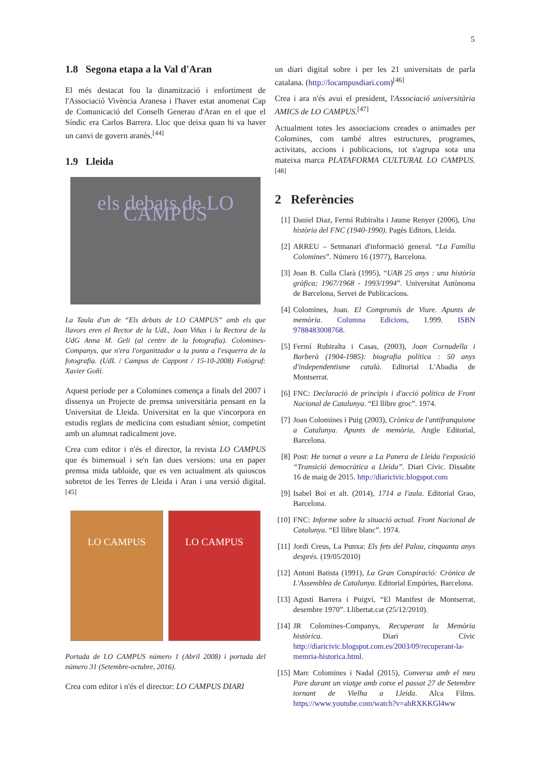5
1.8 Segona etapa a la Val d'Aran
El més destacat fou la dinamització i enfortiment de l'Associació Vivència Aranesa i l'haver estat anomenat Cap de Comunicació del Conselh Generau d'Aran en el que el Síndic era Carlos Barrera. Lloc que deixa quan hi va haver un canvi de govern aranès.<sup>[44]</sup>
1.9 Lleida
els debats de LO CAMPUS
La Taula d'un de “Els debats de LO CAMPUS” amb els que llavors eren el Rector de la UdL, Joan Viñas i la Rectora de la UdG Anna M. Geli (al centre de la fotografia). Colomines-Companys, que n'era l'organitzador a la punta a l'esquerra de la fotografia. (UdL / Campus de Cappont / 15-10-2008) Fotògraf: Xavier Goñi.
Aquest període per a Colomines comença a finals del 2007 i dissenya un Projecte de premsa universitària pensant en la Universitat de Lleida. Universitat en la que s'incorpora en estudis reglats de medicina com estudiant sènior, competint amb un alumnat radicalment jove.
Crea com editor i n'és el director, la revista LO CAMPUS que és bimensual i se'n fan dues versions: una en paper premsa mida tabloide, que es ven actualment als quioscos sobretot de les Terres de Lleida i Aran i una versió digital.<sup>[45]</sup>
LO CAMPUS LO CAMPUS
Portada de LO CAMPUS número 1 (Abril 2008) i portada del número 31 (Setembre-octubre, 2016).
Crea com editor i n'és el director: LO CAMPUS DIARI
un diari digital sobre i per les 21 universitats de parla catalana. (http://locampusdiari.com)<sup>[46]</sup>
Crea i ara n'és avui el president, l'Associació universitària AMICS de LO CAMPUS.<sup>[47]</sup>
Actualment totes les associacions creades o animades per Colomines, com també altres estructures, programes, activitats, accions i publicacions, tot s'agrupa sota una mateixa marca PLATAFORMA CULTURAL LO CAMPUS.<sup>[48]</sup>
2 Referències
[1] Daniel Diaz, Fermi Rubiralta i Jaume Renyer (2006), Una història del FNC (1940-1990). Pagès Editors, Lleida.
[2] ARREU – Setmanari d'informació general. “La Família Colomines”. Número 16 (1977), Barcelona.
[3] Joan B. Culla Clarà (1995), “UAB 25 anys : una història gràfica; 1967/1968 - 1993/1994”. Universitat Autònoma de Barcelona, Servei de Publicacions.
[4] Colomines, Joan. El Compromís de Viure. Apunts de memòria. Columna Edicions, 1.999. ISBN 9788483008768.
[5] Fermí Rubiralta i Casas, (2003), Joan Cornudella i Barberà (1904-1985): biografia política : 50 anys d'independentisme català. Editorial L'Abadia de Montserrat.
[6] FNC: Declaració de principis i d'acció política de Front Nacional de Catalunya. “El llibre groc”. 1974.
[7] Joan Colomines i Puig (2003), Crònica de l'antifranquisme a Catalunya. Apunts de memòria, Angle Editorial, Barcelona.
[8] Post: He tornat a veure a La Panera de Lleida l'exposició “Transició democràtica a Lleida”. Diari Cívic. Dissabte 16 de maig de 2015. http://diaricivic.blogspot.com
[9] Isabel Boi et alt. (2014), 1714 a l'aula. Editorial Grao, Barcelona.
[10] FNC: Informe sobre la situació actual. Front Nacional de Catalunya. “El llibre blanc”. 1974.
[11] Jordi Creus, La Punxa: Els fets del Palau, cinquanta anys després. (19/05/2010)
[12] Antoni Batista (1991), La Gran Conspiració: Crònica de L'Assemblea de Catalunya. Editorial Empúries, Barcelona.
[13] Agustí Barrera i Puigví, “El Manifest de Montserrat, desembre 1970”. Llibertat.cat (25/12/2010).
[14] JR Colomines-Companys, Recuperant la Memòria històrica. Diari Cívic http://diaricivic.blogspot.com.es/2003/09/recuperant-la-memria-historica.html.
[15] Marc Colomines i Nadal (2015), Conversa amb el meu Pare durant un viatge amb cotxe el passat 27 de Setembre tornant de Vielha a Lleida. Alca Films. https://www.youtube.com/watch?v=ahRXKKGl4ww